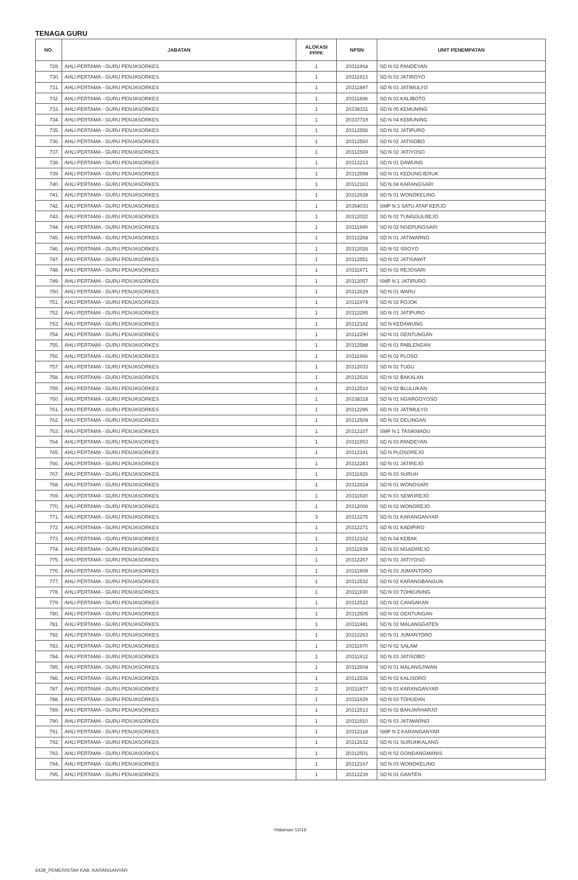TENAGA GURU
| NO. | JABATAN | ALOKASI PPPK | NPSN | UNIT PENEMPATAN |
| --- | --- | --- | --- | --- |
| 729. | AHLI PERTAMA - GURU PENJASORKES | 1 | 20311964 | SD N 02 PANDEYAN |
| 730. | AHLI PERTAMA - GURU PENJASORKES | 1 | 20311913 | SD N 03 JATIROYO |
| 731. | AHLI PERTAMA - GURU PENJASORKES | 1 | 20311897 | SD N 03 JATIMULYO |
| 732. | AHLI PERTAMA - GURU PENJASORKES | 1 | 20311896 | SD N 03 KALIBOTO |
| 733. | AHLI PERTAMA - GURU PENJASORKES | 1 | 20338331 | SD N 05 KEMUNING |
| 734. | AHLI PERTAMA - GURU PENJASORKES | 1 | 20337719 | SD N 04 KEMUNING |
| 735. | AHLI PERTAMA - GURU PENJASORKES | 1 | 20312556 | SD N 02 JATIPURO |
| 736. | AHLI PERTAMA - GURU PENJASORKES | 1 | 20312560 | SD N 02 JATISOBO |
| 737. | AHLI PERTAMA - GURU PENJASORKES | 1 | 20312569 | SD N 02 JATIYOSO |
| 738. | AHLI PERTAMA - GURU PENJASORKES | 1 | 20312213 | SD N 01 DAWUNG |
| 739. | AHLI PERTAMA - GURU PENJASORKES | 1 | 20312598 | SD N 01 KEDUNGJERUK |
| 740. | AHLI PERTAMA - GURU PENJASORKES | 1 | 20312163 | SD N 04 KARANGSARI |
| 741. | AHLI PERTAMA - GURU PENJASORKES | 1 | 20312628 | SD N 01 WONOKELING |
| 742. | AHLI PERTAMA - GURU PENJASORKES | 1 | 20354033 | SMP N 3 SATU ATAP KERJO |
| 743. | AHLI PERTAMA - GURU PENJASORKES | 1 | 20312022 | SD N 02 TUNGGULREJO |
| 744. | AHLI PERTAMA - GURU PENJASORKES | 1 | 20311990 | SD N 02 NGEPUNGSARI |
| 745. | AHLI PERTAMA - GURU PENJASORKES | 1 | 20312268 | SD N 01 JATIWARNO |
| 746. | AHLI PERTAMA - GURU PENJASORKES | 1 | 20312026 | SD N 02 SROYO |
| 747. | AHLI PERTAMA - GURU PENJASORKES | 1 | 20312551 | SD N 02 JATISAWIT |
| 748. | AHLI PERTAMA - GURU PENJASORKES | 1 | 20311971 | SD N 02 REJOSARI |
| 749. | AHLI PERTAMA - GURU PENJASORKES | 1 | 20312057 | SMP N 1 JATIPURO |
| 750. | AHLI PERTAMA - GURU PENJASORKES | 1 | 20312629 | SD N 01 WARU |
| 751. | AHLI PERTAMA - GURU PENJASORKES | 1 | 20311974 | SD N 02 POJOK |
| 752. | AHLI PERTAMA - GURU PENJASORKES | 1 | 20312295 | SD N 01 JATIPURO |
| 753. | AHLI PERTAMA - GURU PENJASORKES | 1 | 20312192 | SD N KEDAWUNG |
| 754. | AHLI PERTAMA - GURU PENJASORKES | 1 | 20312290 | SD N 01 GENTUNGAN |
| 755. | AHLI PERTAMA - GURU PENJASORKES | 1 | 20312588 | SD N 01 PABLENGAN |
| 756. | AHLI PERTAMA - GURU PENJASORKES | 1 | 20311966 | SD N 02 PLOSO |
| 757. | AHLI PERTAMA - GURU PENJASORKES | 1 | 20312033 | SD N 02 TUGU |
| 758. | AHLI PERTAMA - GURU PENJASORKES | 1 | 20312516 | SD N 02 BAKALAN |
| 759. | AHLI PERTAMA - GURU PENJASORKES | 1 | 20312510 | SD N 02 BLULUKAN |
| 760. | AHLI PERTAMA - GURU PENJASORKES | 1 | 20338318 | SD N 01 NGARGOYOSO |
| 761. | AHLI PERTAMA - GURU PENJASORKES | 1 | 20312296 | SD N 01 JATIMULYO |
| 762. | AHLI PERTAMA - GURU PENJASORKES | 1 | 20312508 | SD N 02 DELINGAN |
| 763. | AHLI PERTAMA - GURU PENJASORKES | 1 | 20312107 | SMP N 1 TASIKMADU |
| 764. | AHLI PERTAMA - GURU PENJASORKES | 1 | 20311953 | SD N 03 PANDEYAN |
| 765. | AHLI PERTAMA - GURU PENJASORKES | 1 | 20312191 | SD N PLOSOREJO |
| 766. | AHLI PERTAMA - GURU PENJASORKES | 1 | 20312283 | SD N 01 JATIREJO |
| 767. | AHLI PERTAMA - GURU PENJASORKES | 1 | 20311926 | SD N 03 SURUH |
| 768. | AHLI PERTAMA - GURU PENJASORKES | 1 | 20312624 | SD N 01 WONOSARI |
| 769. | AHLI PERTAMA - GURU PENJASORKES | 1 | 20311920 | SD N 03 SEWUREJO |
| 770. | AHLI PERTAMA - GURU PENJASORKES | 1 | 20312006 | SD N 02 WONOREJO |
| 771. | AHLI PERTAMA - GURU PENJASORKES | 3 | 20312275 | SD N 01 KARANGANYAR |
| 772. | AHLI PERTAMA - GURU PENJASORKES | 1 | 20312271 | SD N 01 KADIPIRO |
| 773. | AHLI PERTAMA - GURU PENJASORKES | 1 | 20312162 | SD N 04 KEBAK |
| 774. | AHLI PERTAMA - GURU PENJASORKES | 1 | 20311939 | SD N 03 NGADIREJO |
| 775. | AHLI PERTAMA - GURU PENJASORKES | 1 | 20312267 | SD N 01 JATIYOSO |
| 776. | AHLI PERTAMA - GURU PENJASORKES | 1 | 20311908 | SD N 03 JUMANTORO |
| 777. | AHLI PERTAMA - GURU PENJASORKES | 1 | 20312532 | SD N 02 KARANGBANGUN |
| 778. | AHLI PERTAMA - GURU PENJASORKES | 1 | 20311930 | SD N 03 TOHKUNING |
| 779. | AHLI PERTAMA - GURU PENJASORKES | 1 | 20312522 | SD N 02 CANGAKAN |
| 780. | AHLI PERTAMA - GURU PENJASORKES | 1 | 20312505 | SD N 02 GENTUNGAN |
| 781. | AHLI PERTAMA - GURU PENJASORKES | 1 | 20311981 | SD N 02 MALANGGATEN |
| 782. | AHLI PERTAMA - GURU PENJASORKES | 1 | 20312263 | SD N 01 JUMANTORO |
| 783. | AHLI PERTAMA - GURU PENJASORKES | 1 | 20311970 | SD N 02 SALAM |
| 784. | AHLI PERTAMA - GURU PENJASORKES | 1 | 20311912 | SD N 03 JATISOBO |
| 785. | AHLI PERTAMA - GURU PENJASORKES | 1 | 20312604 | SD N 01 MALANGJIWAN |
| 786. | AHLI PERTAMA - GURU PENJASORKES | 1 | 20312536 | SD N 02 KALISORO |
| 787. | AHLI PERTAMA - GURU PENJASORKES | 2 | 20311877 | SD N 03 KARANGANYAR |
| 788. | AHLI PERTAMA - GURU PENJASORKES | 1 | 20311929 | SD N 03 TOHUDAN |
| 789. | AHLI PERTAMA - GURU PENJASORKES | 1 | 20312513 | SD N 02 BANJARHARJO |
| 790. | AHLI PERTAMA - GURU PENJASORKES | 1 | 20311910 | SD N 03 JATIWARNO |
| 791. | AHLI PERTAMA - GURU PENJASORKES | 1 | 20312118 | SMP N 2 KARANGANYAR |
| 792. | AHLI PERTAMA - GURU PENJASORKES | 1 | 20312632 | SD N 01 SURUHKALANG |
| 793. | AHLI PERTAMA - GURU PENJASORKES | 1 | 20312501 | SD N 02 GONDANGMANIS |
| 794. | AHLI PERTAMA - GURU PENJASORKES | 1 | 20312167 | SD N 03 WONOKELING |
| 795. | AHLI PERTAMA - GURU PENJASORKES | 1 | 20312239 | SD N 01 GANTEN |
Halaman 12/16
6428_PEMERINTAH KAB. KARANGANYAR